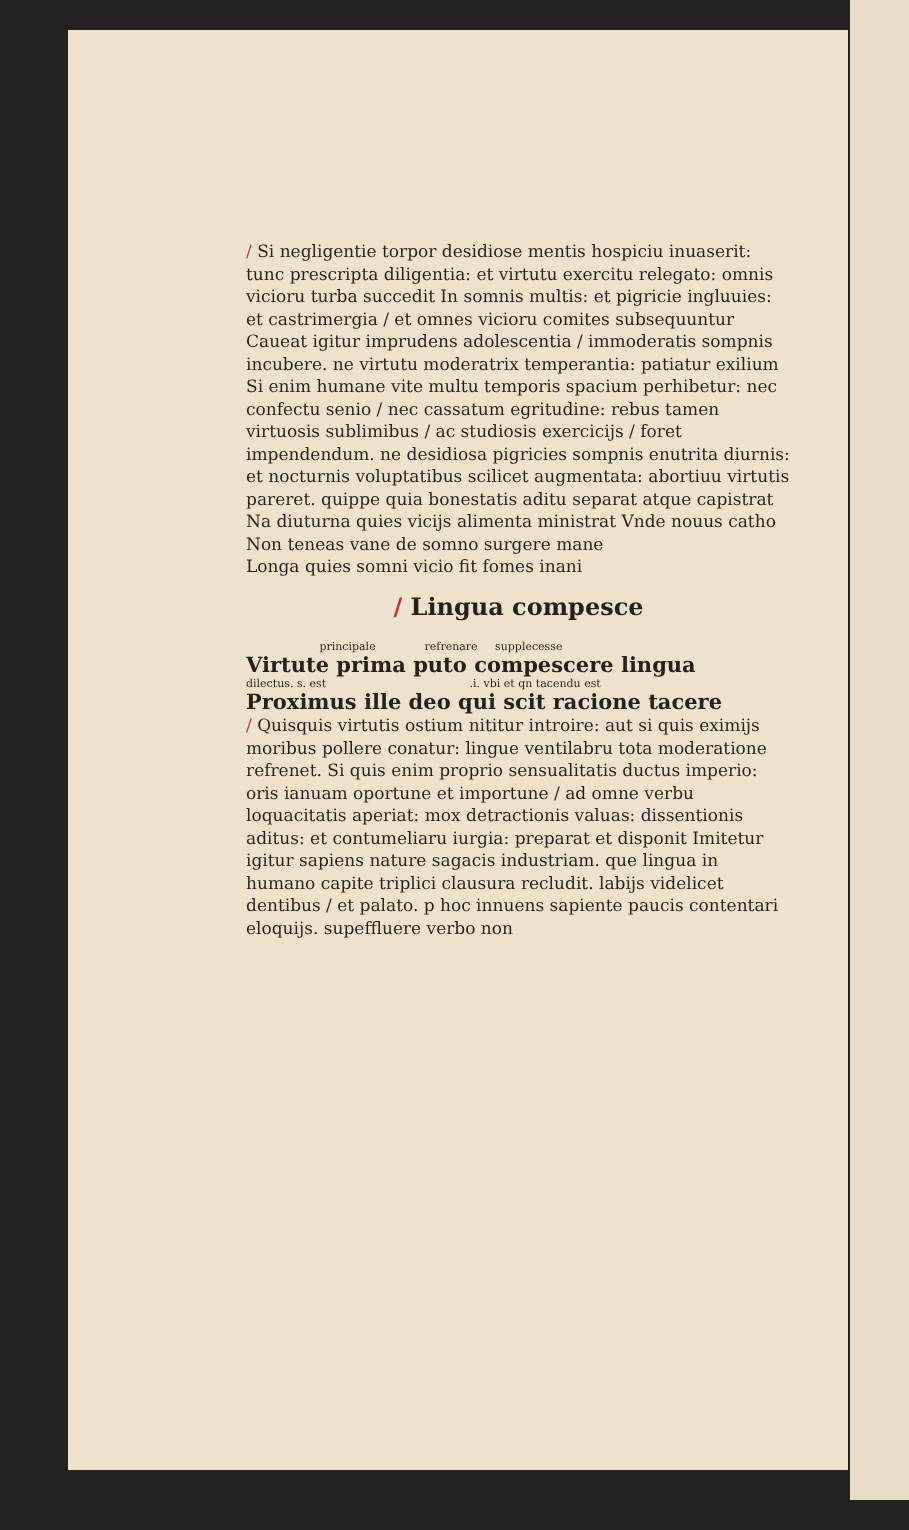/ Si negligentie torpor desidiose mentis hospiciu inuaserit: tunc prescripta diligentia: et virtutu exercitu relegato: omnis vicioru turba succedit In somnis multis: et pigricie ingluuies: et castrimergia / et omnes vicioru comites subsequuntur Caueat igitur imprudens adolescentia / immoderatis sompnis incubere. ne virtutu moderatrix temperantia: patiatur exilium Si enim humane vite multu temporis spacium perhibetur: nec confectu senio / nec cassatum egritudine: rebus tamen virtuosis sublimibus / ac studiosis exercicijs / foret impendendum. ne desidiosa pigricies sompnis enutrita diurnis: et nocturnis voluptatibus scilicet augmentata: abortiuu virtutis pareret. quippe quia bonestatis aditu separat atque capistrat Na diuturna quies vicijs alimenta ministrat Vnde nouus catho
Non teneas vane de somno surgere mane
Longa quies somni vicio fit fomes inani
/ Lingua compesce
principale refrenare supplecesse
Virtute prima puto compescere lingua
dilectus. s. est .i. vbi et qn tacendu est
Proximus ille deo qui scit racione tacere
/ Quisquis virtutis ostium nititur introire: aut si quis eximijs moribus pollere conatur: lingue ventilabru tota moderatione refrenet. Si quis enim proprio sensualitatis ductus imperio: oris ianuam oportune et importune / ad omne verbu loquacitatis aperiat: mox detractionis valuas: dissentionis aditus: et contumeliaru iurgia: preparat et disponit Imitetur igitur sapiens nature sagacis industriam. que lingua in humano capite triplici clausura recludit. labijs videlicet dentibus / et palato. p hoc innuens sapiente paucis contentari eloquijs. supeffluere verbo non